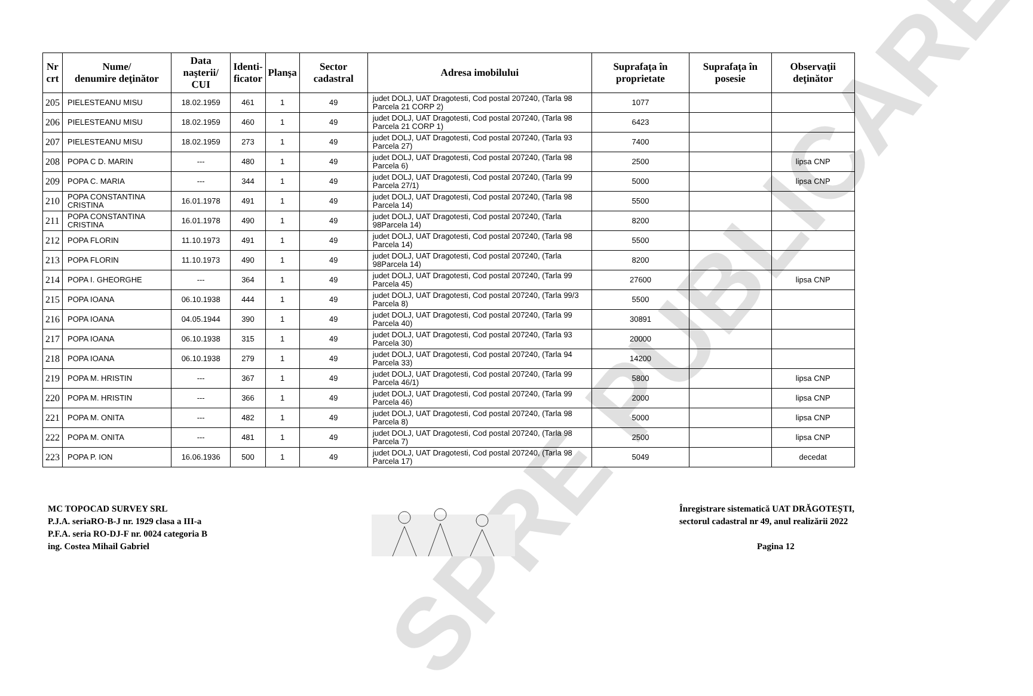| Nr crt | Nume/ denumire deţinător | Data naşterii/ CUI | Identi- ficator | Planşa | Sector cadastral | Adresa imobilului | Suprafaţa în proprietate | Suprafaţa în posesie | Observaţii deţinător |
| --- | --- | --- | --- | --- | --- | --- | --- | --- | --- |
| 205 | PIELESTEANU MISU | 18.02.1959 | 461 | 1 | 49 | judet DOLJ, UAT Dragotesti, Cod postal 207240, (Tarla 98 Parcela 21 CORP 2) | 1077 | | |
| 206 | PIELESTEANU MISU | 18.02.1959 | 460 | 1 | 49 | judet DOLJ, UAT Dragotesti, Cod postal 207240, (Tarla 98 Parcela 21 CORP 1) | 6423 | | |
| 207 | PIELESTEANU MISU | 18.02.1959 | 273 | 1 | 49 | judet DOLJ, UAT Dragotesti, Cod postal 207240, (Tarla 93 Parcela 27) | 7400 | | |
| 208 | POPA C D. MARIN | --- | 480 | 1 | 49 | judet DOLJ, UAT Dragotesti, Cod postal 207240, (Tarla 98 Parcela 6) | 2500 | | lipsa CNP |
| 209 | POPA C. MARIA | --- | 344 | 1 | 49 | judet DOLJ, UAT Dragotesti, Cod postal 207240, (Tarla 99 Parcela 27/1) | 5000 | | lipsa CNP |
| 210 | POPA CONSTANTINA CRISTINA | 16.01.1978 | 491 | 1 | 49 | judet DOLJ, UAT Dragotesti, Cod postal 207240, (Tarla 98 Parcela 14) | 5500 | | |
| 211 | POPA CONSTANTINA CRISTINA | 16.01.1978 | 490 | 1 | 49 | judet DOLJ, UAT Dragotesti, Cod postal 207240, (Tarla 98Parcela 14) | 8200 | | |
| 212 | POPA FLORIN | 11.10.1973 | 491 | 1 | 49 | judet DOLJ, UAT Dragotesti, Cod postal 207240, (Tarla 98 Parcela 14) | 5500 | | |
| 213 | POPA FLORIN | 11.10.1973 | 490 | 1 | 49 | judet DOLJ, UAT Dragotesti, Cod postal 207240, (Tarla 98Parcela 14) | 8200 | | |
| 214 | POPA I. GHEORGHE | --- | 364 | 1 | 49 | judet DOLJ, UAT Dragotesti, Cod postal 207240, (Tarla 99 Parcela 45) | 27600 | | lipsa CNP |
| 215 | POPA IOANA | 06.10.1938 | 444 | 1 | 49 | judet DOLJ, UAT Dragotesti, Cod postal 207240, (Tarla 99/3 Parcela 8) | 5500 | | |
| 216 | POPA IOANA | 04.05.1944 | 390 | 1 | 49 | judet DOLJ, UAT Dragotesti, Cod postal 207240, (Tarla 99 Parcela 40) | 30891 | | |
| 217 | POPA IOANA | 06.10.1938 | 315 | 1 | 49 | judet DOLJ, UAT Dragotesti, Cod postal 207240, (Tarla 93 Parcela 30) | 20000 | | |
| 218 | POPA IOANA | 06.10.1938 | 279 | 1 | 49 | judet DOLJ, UAT Dragotesti, Cod postal 207240, (Tarla 94 Parcela 33) | 14200 | | |
| 219 | POPA M. HRISTIN | --- | 367 | 1 | 49 | judet DOLJ, UAT Dragotesti, Cod postal 207240, (Tarla 99 Parcela 46/1) | 5800 | | lipsa CNP |
| 220 | POPA M. HRISTIN | --- | 366 | 1 | 49 | judet DOLJ, UAT Dragotesti, Cod postal 207240, (Tarla 99 Parcela 46) | 2000 | | lipsa CNP |
| 221 | POPA M. ONITA | --- | 482 | 1 | 49 | judet DOLJ, UAT Dragotesti, Cod postal 207240, (Tarla 98 Parcela 8) | 5000 | | lipsa CNP |
| 222 | POPA M. ONITA | --- | 481 | 1 | 49 | judet DOLJ, UAT Dragotesti, Cod postal 207240, (Tarla 98 Parcela 7) | 2500 | | lipsa CNP |
| 223 | POPA P. ION | 16.06.1936 | 500 | 1 | 49 | judet DOLJ, UAT Dragotesti, Cod postal 207240, (Tarla 98 Parcela 17) | 5049 | | decedat |
SPRE PUBLICARE
MC TOPOCAD SURVEY SRL
P.J.A. seriaRO-B-J nr. 1929 clasa a III-a
P.F.A. seria RO-DJ-F nr. 0024 categoria B
ing. Costea Mihail Gabriel
Înregistrare sistematică UAT DRĂGOTEȘTI,
sectorul cadastral nr 49, anul realizării 2022
Pagina 12